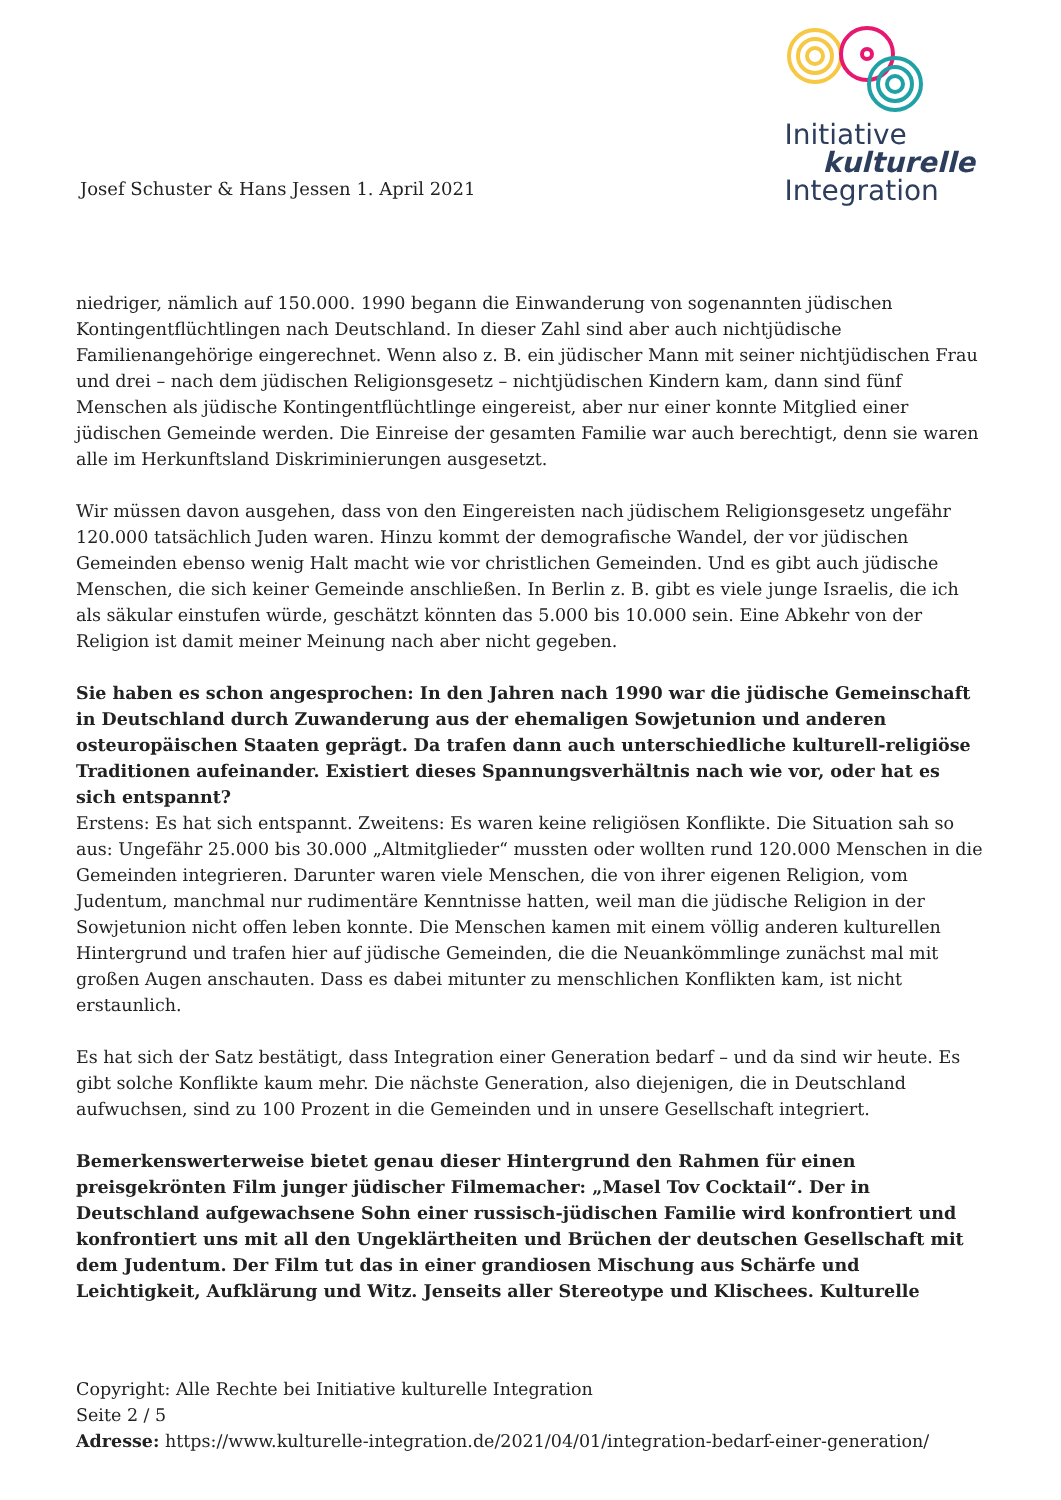Josef Schuster & Hans Jessen 1. April 2021
Initiative
kulturelle
Integration
niedriger, nämlich auf 150.000. 1990 begann die Einwanderung von sogenannten jüdischen Kontingentflüchtlingen nach Deutschland. In dieser Zahl sind aber auch nichtjüdische Familienangehörige eingerechnet. Wenn also z. B. ein jüdischer Mann mit seiner nichtjüdischen Frau und drei – nach dem jüdischen Religionsgesetz – nichtjüdischen Kindern kam, dann sind fünf Menschen als jüdische Kontingentflüchtlinge eingereist, aber nur einer konnte Mitglied einer jüdischen Gemeinde werden. Die Einreise der gesamten Familie war auch berechtigt, denn sie waren alle im Herkunftsland Diskriminierungen ausgesetzt.
Wir müssen davon ausgehen, dass von den Eingereisten nach jüdischem Religionsgesetz ungefähr 120.000 tatsächlich Juden waren. Hinzu kommt der demografische Wandel, der vor jüdischen Gemeinden ebenso wenig Halt macht wie vor christlichen Gemeinden. Und es gibt auch jüdische Menschen, die sich keiner Gemeinde anschließen. In Berlin z. B. gibt es viele junge Israelis, die ich als säkular einstufen würde, geschätzt könnten das 5.000 bis 10.000 sein. Eine Abkehr von der Religion ist damit meiner Meinung nach aber nicht gegeben.
Sie haben es schon angesprochen: In den Jahren nach 1990 war die jüdische Gemeinschaft in Deutschland durch Zuwanderung aus der ehemaligen Sowjetunion und anderen osteuropäischen Staaten geprägt. Da trafen dann auch unterschiedliche kulturell-religiöse Traditionen aufeinander. Existiert dieses Spannungsverhältnis nach wie vor, oder hat es sich entspannt?
Erstens: Es hat sich entspannt. Zweitens: Es waren keine religiösen Konflikte. Die Situation sah so aus: Ungefähr 25.000 bis 30.000 „Altmitglieder“ mussten oder wollten rund 120.000 Menschen in die Gemeinden integrieren. Darunter waren viele Menschen, die von ihrer eigenen Religion, vom Judentum, manchmal nur rudimentäre Kenntnisse hatten, weil man die jüdische Religion in der Sowjetunion nicht offen leben konnte. Die Menschen kamen mit einem völlig anderen kulturellen Hintergrund und trafen hier auf jüdische Gemeinden, die die Neuankömmlinge zunächst mal mit großen Augen anschauten. Dass es dabei mitunter zu menschlichen Konflikten kam, ist nicht erstaunlich.
Es hat sich der Satz bestätigt, dass Integration einer Generation bedarf – und da sind wir heute. Es gibt solche Konflikte kaum mehr. Die nächste Generation, also diejenigen, die in Deutschland aufwuchsen, sind zu 100 Prozent in die Gemeinden und in unsere Gesellschaft integriert.
Bemerkenswerterweise bietet genau dieser Hintergrund den Rahmen für einen preisgekrönten Film junger jüdischer Filmemacher: „Masel Tov Cocktail“. Der in Deutschland aufgewachsene Sohn einer russisch-jüdischen Familie wird konfrontiert und konfrontiert uns mit all den Ungeklärtheiten und Brüchen der deutschen Gesellschaft mit dem Judentum. Der Film tut das in einer grandiosen Mischung aus Schärfe und Leichtigkeit, Aufklärung und Witz. Jenseits aller Stereotype und Klischees. Kulturelle
Copyright: Alle Rechte bei Initiative kulturelle Integration
Seite 2 / 5
Adresse: https://www.kulturelle-integration.de/2021/04/01/integration-bedarf-einer-generation/